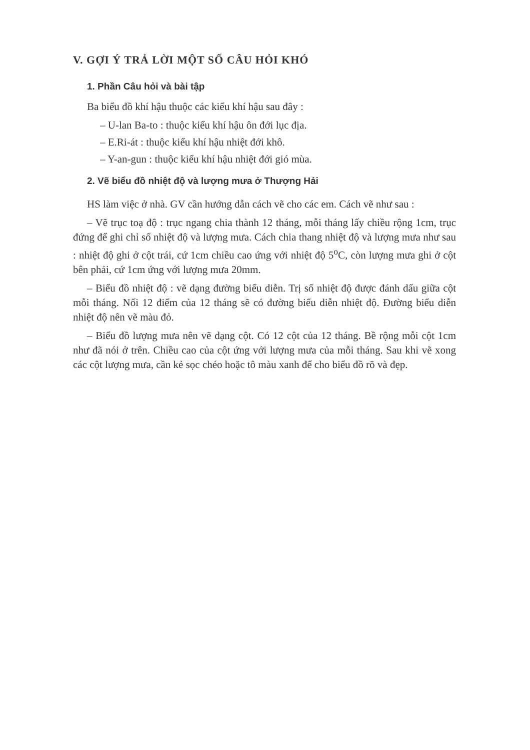V. GỢI Ý TRẢ LỜI MỘT SỐ CÂU HỎI KHÓ
1. Phần Câu hỏi và bài tập
Ba biểu đồ khí hậu thuộc các kiểu khí hậu sau đây :
– U-lan Ba-to : thuộc kiểu khí hậu ôn đới lục địa.
– E.Ri-át : thuộc kiểu khí hậu nhiệt đới khô.
– Y-an-gun : thuộc kiểu khí hậu nhiệt đới gió mùa.
2. Vẽ biểu đồ nhiệt độ và lượng mưa ở Thượng Hải
HS làm việc ở nhà. GV cần hướng dẫn cách vẽ cho các em. Cách vẽ như sau :
– Vẽ trục toạ độ : trục ngang chia thành 12 tháng, mỗi tháng lấy chiều rộng 1cm, trục đứng để ghi chỉ số nhiệt độ và lượng mưa. Cách chia thang nhiệt độ và lượng mưa như sau : nhiệt độ ghi ở cột trái, cứ 1cm chiều cao ứng với nhiệt độ 5<sup>o</sup>C, còn lượng mưa ghi ở cột bên phải, cứ 1cm ứng với lượng mưa 20mm.
– Biểu đồ nhiệt độ : vẽ dạng đường biểu diễn. Trị số nhiệt độ được đánh dấu giữa cột mỗi tháng. Nối 12 điểm của 12 tháng sẽ có đường biểu diễn nhiệt độ. Đường biểu diễn nhiệt độ nên vẽ màu đỏ.
– Biểu đồ lượng mưa nên vẽ dạng cột. Có 12 cột của 12 tháng. Bề rộng mỗi cột 1cm như đã nói ở trên. Chiều cao của cột ứng với lượng mưa của mỗi tháng. Sau khi vẽ xong các cột lượng mưa, cần kẻ sọc chéo hoặc tô màu xanh để cho biểu đồ rõ và đẹp.